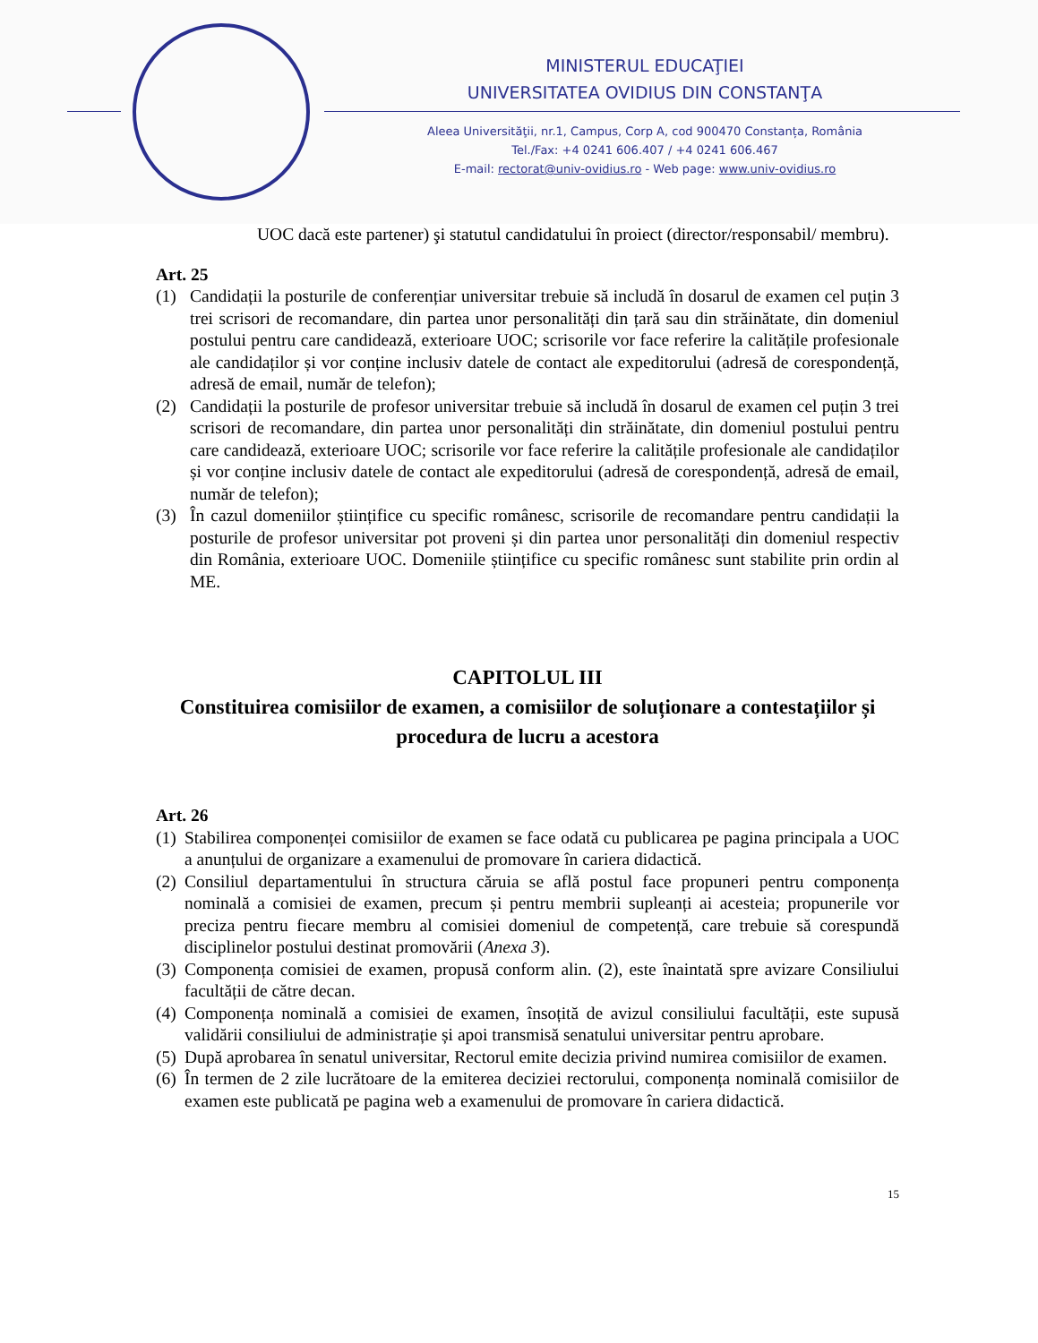MINISTERUL EDUCAŢIEI
UNIVERSITATEA OVIDIUS DIN CONSTANŢA
Aleea Universităţii, nr.1, Campus, Corp A, cod 900470 Constanța, România
Tel./Fax: +4 0241 606.407 / +4 0241 606.467
E-mail: rectorat@univ-ovidius.ro - Web page: www.univ-ovidius.ro
UOC dacă este partener) şi statutul candidatului în proiect (director/responsabil/ membru).
Art. 25
(1) Candidații la posturile de conferențiar universitar trebuie să includă în dosarul de examen cel puțin 3 trei scrisori de recomandare, din partea unor personalități din țară sau din străinătate, din domeniul postului pentru care candidează, exterioare UOC; scrisorile vor face referire la calitățile profesionale ale candidaților și vor conține inclusiv datele de contact ale expeditorului (adresă de corespondență, adresă de email, număr de telefon);
(2) Candidații la posturile de profesor universitar trebuie să includă în dosarul de examen cel puțin 3 trei scrisori de recomandare, din partea unor personalități din străinătate, din domeniul postului pentru care candidează, exterioare UOC; scrisorile vor face referire la calitățile profesionale ale candidaților și vor conține inclusiv datele de contact ale expeditorului (adresă de corespondență, adresă de email, număr de telefon);
(3) În cazul domeniilor științifice cu specific românesc, scrisorile de recomandare pentru candidații la posturile de profesor universitar pot proveni și din partea unor personalități din domeniul respectiv din România, exterioare UOC. Domeniile științifice cu specific românesc sunt stabilite prin ordin al ME.
CAPITOLUL III
Constituirea comisiilor de examen, a comisiilor de soluționare a contestațiilor și procedura de lucru a acestora
Art. 26
(1) Stabilirea componenței comisiilor de examen se face odată cu publicarea pe pagina principala a UOC a anunțului de organizare a examenului de promovare în cariera didactică.
(2) Consiliul departamentului în structura căruia se află postul face propuneri pentru componența nominală a comisiei de examen, precum și pentru membrii supleanți ai acesteia; propunerile vor preciza pentru fiecare membru al comisiei domeniul de competență, care trebuie să corespundă disciplinelor postului destinat promovării (Anexa 3).
(3) Componența comisiei de examen, propusă conform alin. (2), este înaintată spre avizare Consiliului facultății de către decan.
(4) Componența nominală a comisiei de examen, însoțită de avizul consiliului facultății, este supusă validării consiliului de administrație și apoi transmisă senatului universitar pentru aprobare.
(5) După aprobarea în senatul universitar, Rectorul emite decizia privind numirea comisiilor de examen.
(6) În termen de 2 zile lucrătoare de la emiterea deciziei rectorului, componența nominală comisiilor de examen este publicată pe pagina web a examenului de promovare în cariera didactică.
15